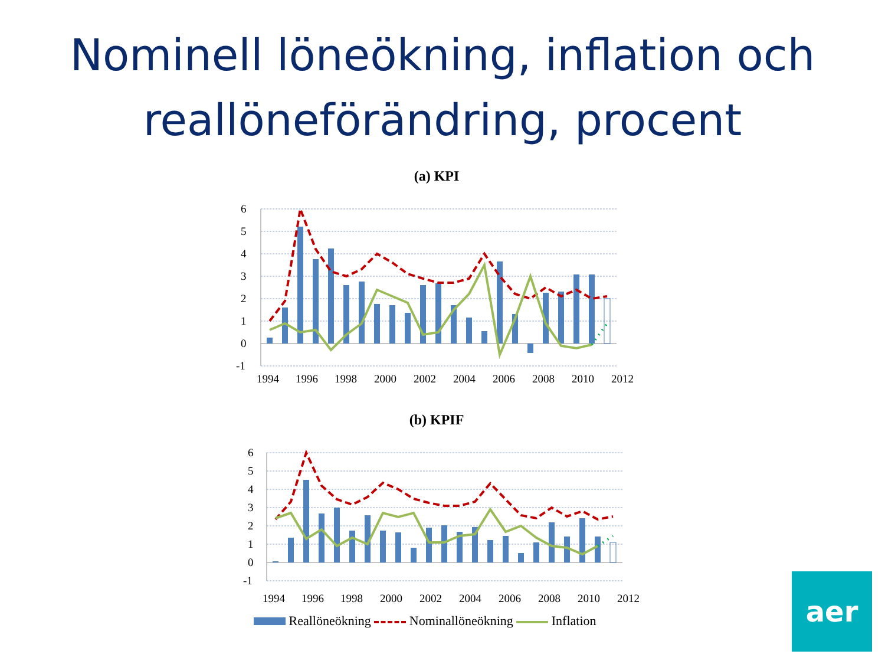Nominell löneökning, inflation och
reallöneförändring, procent
(a) KPI
6
5
4
3
2
1
0
-1
1994
1996
1998
2000
2002
2004
2006
2008
2010
2012
(b) KPIF
6
5
4
3
2
1
0
-1
1994
1996
1998
2000
2002
2004
2006
2008
2010
2012
Reallöneökning Nominallöneökning Inflation
aer